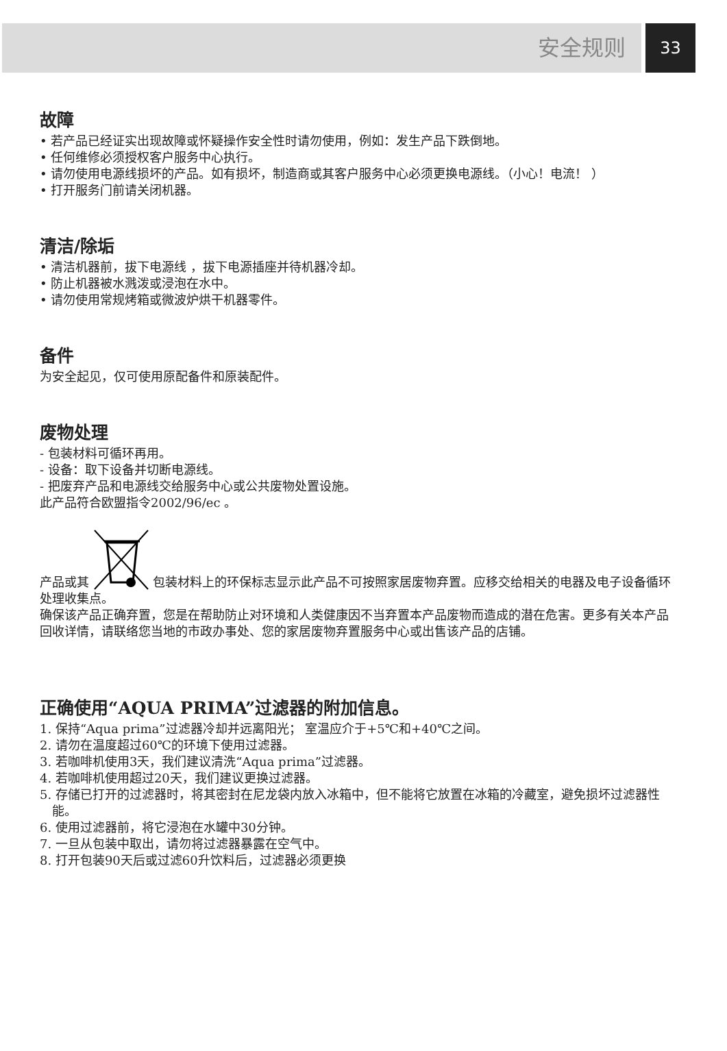安全规则
33
故障
• 若产品已经证实出现故障或怀疑操作安全性时请勿使用，例如：发生产品下跌倒地。
• 任何维修必须授权客户服务中心执行。
• 请勿使用电源线损坏的产品。如有损坏，制造商或其客户服务中心必须更换电源线。（小心！电流！ ）
• 打开服务门前请关闭机器。
清洁/除垢
• 清洁机器前，拔下电源线 ，拔下电源插座并待机器冷却。
• 防止机器被水溅泼或浸泡在水中。
• 请勿使用常规烤箱或微波炉烘干机器零件。
备件
为安全起见，仅可使用原配备件和原装配件。
废物处理
- 包装材料可循环再用。
- 设备：取下设备并切断电源线。
- 把废弃产品和电源线交给服务中心或公共废物处置设施。
此产品符合欧盟指令2002/96/ec 。
产品或其 包装材料上的环保标志显示此产品不可按照家居废物弃置。应移交给相关的电器及电子设备循环处理收集点。
确保该产品正确弃置，您是在帮助防止对环境和人类健康因不当弃置本产品废物而造成的潜在危害。更多有关本产品回收详情，请联络您当地的市政办事处、您的家居废物弃置服务中心或出售该产品的店铺。
正确使用“AQUA PRIMA”过滤器的附加信息。
1. 保持“Aqua prima”过滤器冷却并远离阳光； 室温应介于+5℃和+40℃之间。
2. 请勿在温度超过60℃的环境下使用过滤器。
3. 若咖啡机使用3天，我们建议清洗“Aqua prima”过滤器。
4. 若咖啡机使用超过20天，我们建议更换过滤器。
5. 存储已打开的过滤器时，将其密封在尼龙袋内放入冰箱中，但不能将它放置在冰箱的冷藏室，避免损坏过滤器性能。
6. 使用过滤器前，将它浸泡在水罐中30分钟。
7. 一旦从包装中取出，请勿将过滤器暴露在空气中。
8. 打开包装90天后或过滤60升饮料后，过滤器必须更换